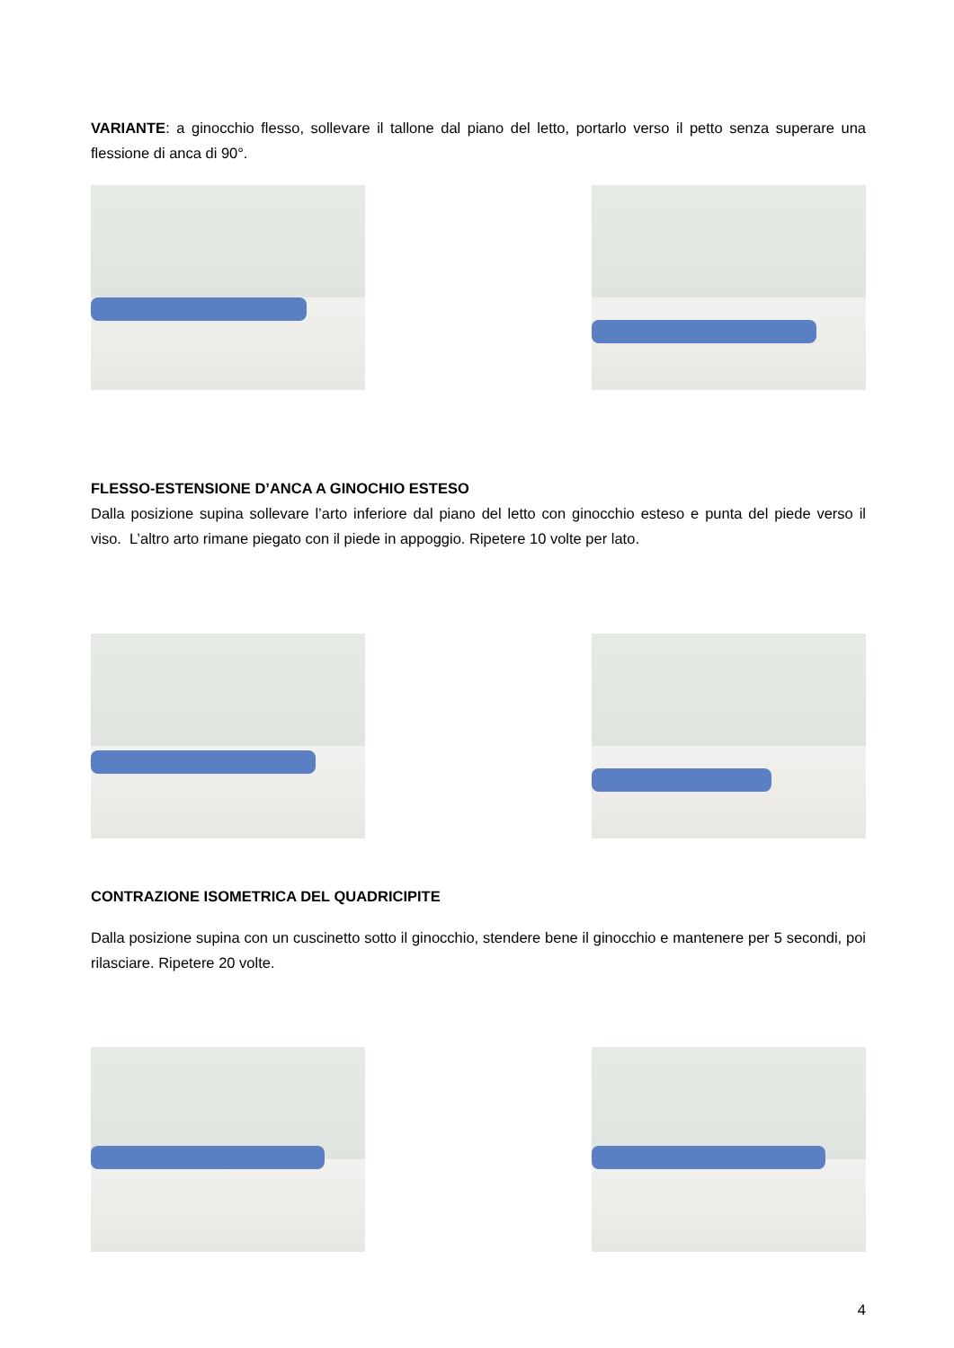VARIANTE: a ginocchio flesso, sollevare il tallone dal piano del letto, portarlo verso il petto senza superare una flessione di anca di 90°.
FLESSO-ESTENSIONE D’ANCA A GINOCHIO ESTESO
Dalla posizione supina sollevare l’arto inferiore dal piano del letto con ginocchio esteso e punta del piede verso il viso. L’altro arto rimane piegato con il piede in appoggio. Ripetere 10 volte per lato.
CONTRAZIONE ISOMETRICA DEL QUADRICIPITE
Dalla posizione supina con un cuscinetto sotto il ginocchio, stendere bene il ginocchio e mantenere per 5 secondi, poi rilasciare. Ripetere 20 volte.
4